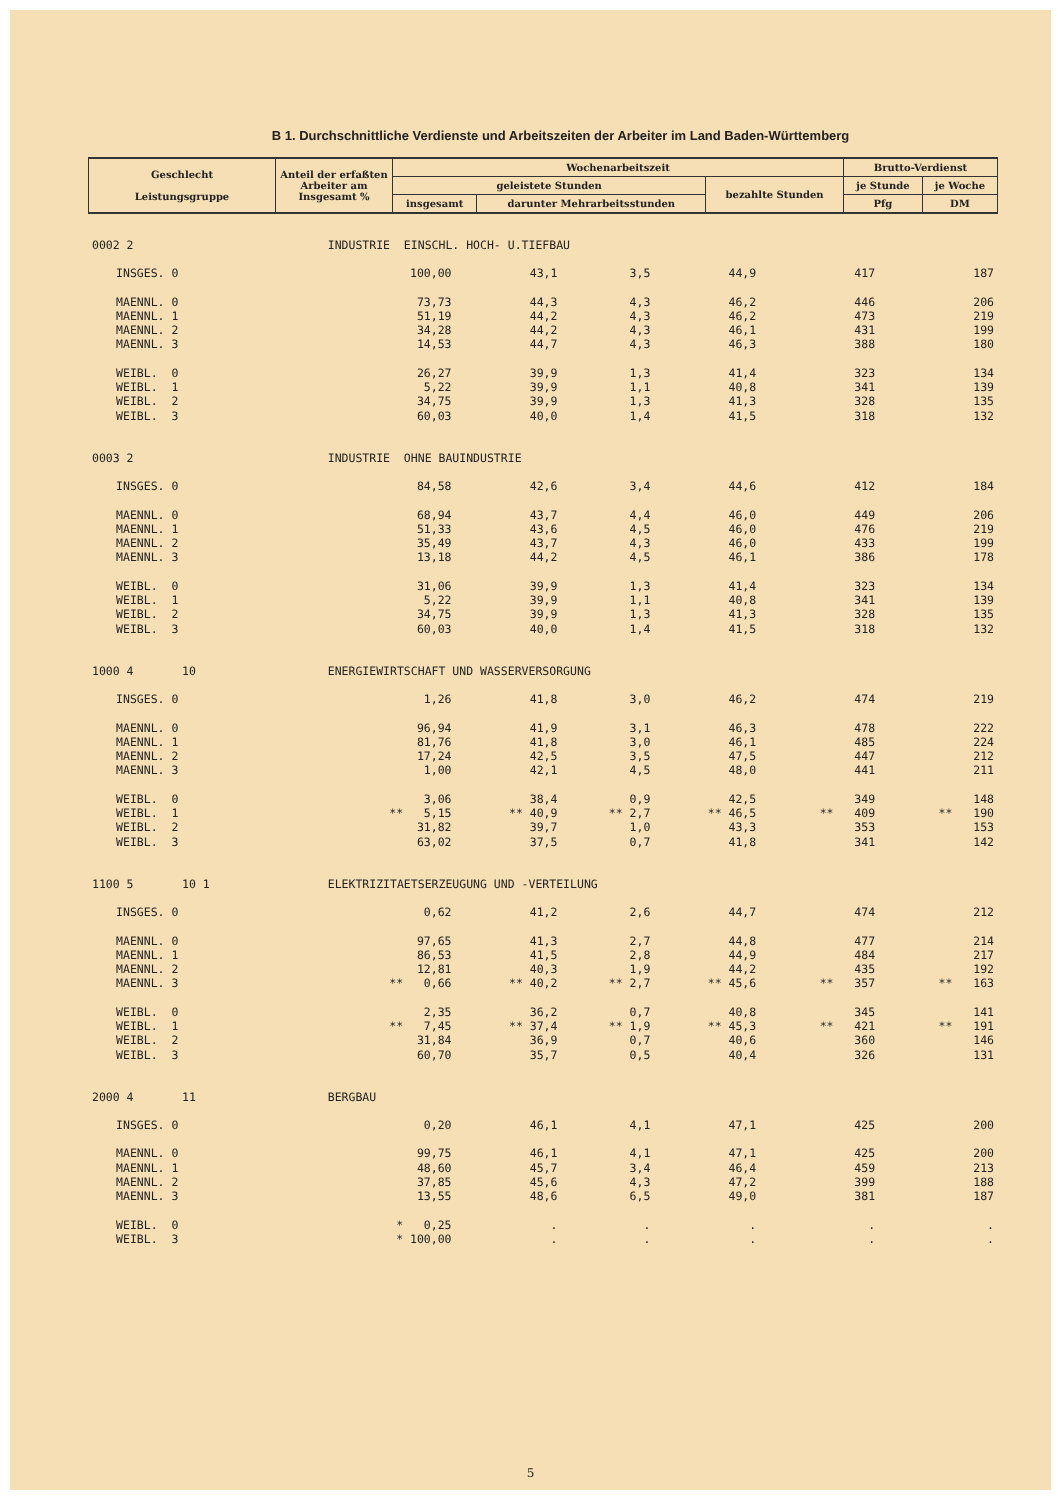B 1. Durchschnittliche Verdienste und Arbeitszeiten der Arbeiter im Land Baden-Württemberg
| Geschlecht Leistungsgruppe | Anteil der erfaßten Arbeiter am Insgesamt % | Wochenarbeitszeit | | | Brutto-Verdienst | |
| --- | --- | --- | --- | --- | --- | --- |
| | | geleistete Stunden | | bezahlte Stunden | je Stunde | je Woche |
| | | insgesamt | darunter Mehrarbeitsstunden | | Pfg | DM |
| 0002 2 | | INDUSTRIE EINSCHL. HOCH- U.TIEFBAU | | | | | |
| | INSGES. 0 | 100,00 | 43,1 | 3,5 | 44,9 | 417 | 187 |
| | MAENNL. 0 | 73,73 | 44,3 | 4,3 | 46,2 | 446 | 206 |
| | MAENNL. 1 | 51,19 | 44,2 | 4,3 | 46,2 | 473 | 219 |
| | MAENNL. 2 | 34,28 | 44,2 | 4,3 | 46,1 | 431 | 199 |
| | MAENNL. 3 | 14,53 | 44,7 | 4,3 | 46,3 | 388 | 180 |
| | WEIBL. 0 | 26,27 | 39,9 | 1,3 | 41,4 | 323 | 134 |
| | WEIBL. 1 | 5,22 | 39,9 | 1,1 | 40,8 | 341 | 139 |
| | WEIBL. 2 | 34,75 | 39,9 | 1,3 | 41,3 | 328 | 135 |
| | WEIBL. 3 | 60,03 | 40,0 | 1,4 | 41,5 | 318 | 132 |
| 0003 2 | | INDUSTRIE OHNE BAUINDUSTRIE | | | | | |
| | INSGES. 0 | 84,58 | 42,6 | 3,4 | 44,6 | 412 | 184 |
| | MAENNL. 0 | 68,94 | 43,7 | 4,4 | 46,0 | 449 | 206 |
| | MAENNL. 1 | 51,33 | 43,6 | 4,5 | 46,0 | 476 | 219 |
| | MAENNL. 2 | 35,49 | 43,7 | 4,3 | 46,0 | 433 | 199 |
| | MAENNL. 3 | 13,18 | 44,2 | 4,5 | 46,1 | 386 | 178 |
| | WEIBL. 0 | 31,06 | 39,9 | 1,3 | 41,4 | 323 | 134 |
| | WEIBL. 1 | 5,22 | 39,9 | 1,1 | 40,8 | 341 | 139 |
| | WEIBL. 2 | 34,75 | 39,9 | 1,3 | 41,3 | 328 | 135 |
| | WEIBL. 3 | 60,03 | 40,0 | 1,4 | 41,5 | 318 | 132 |
| 1000 4 10 | | ENERGIEWIRTSCHAFT UND WASSERVERSORGUNG | | | | | |
| | INSGES. 0 | 1,26 | 41,8 | 3,0 | 46,2 | 474 | 219 |
| | MAENNL. 0 | 96,94 | 41,9 | 3,1 | 46,3 | 478 | 222 |
| | MAENNL. 1 | 81,76 | 41,8 | 3,0 | 46,1 | 485 | 224 |
| | MAENNL. 2 | 17,24 | 42,5 | 3,5 | 47,5 | 447 | 212 |
| | MAENNL. 3 | 1,00 | 42,1 | 4,5 | 48,0 | 441 | 211 |
| | WEIBL. 0 | 3,06 | 38,4 | 0,9 | 42,5 | 349 | 148 |
| | WEIBL. 1 | ** 5,15 | ** 40,9 | ** 2,7 | ** 46,5 | ** 409 | ** 190 |
| | WEIBL. 2 | 31,82 | 39,7 | 1,0 | 43,3 | 353 | 153 |
| | WEIBL. 3 | 63,02 | 37,5 | 0,7 | 41,8 | 341 | 142 |
| 1100 5 10 1 | | ELEKTRIZITAETSERZEUGUNG UND -VERTEILUNG | | | | | |
| | INSGES. 0 | 0,62 | 41,2 | 2,6 | 44,7 | 474 | 212 |
| | MAENNL. 0 | 97,65 | 41,3 | 2,7 | 44,8 | 477 | 214 |
| | MAENNL. 1 | 86,53 | 41,5 | 2,8 | 44,9 | 484 | 217 |
| | MAENNL. 2 | 12,81 | 40,3 | 1,9 | 44,2 | 435 | 192 |
| | MAENNL. 3 | ** 0,66 | ** 40,2 | ** 2,7 | ** 45,6 | ** 357 | ** 163 |
| | WEIBL. 0 | 2,35 | 36,2 | 0,7 | 40,8 | 345 | 141 |
| | WEIBL. 1 | ** 7,45 | ** 37,4 | ** 1,9 | ** 45,3 | ** 421 | ** 191 |
| | WEIBL. 2 | 31,84 | 36,9 | 0,7 | 40,6 | 360 | 146 |
| | WEIBL. 3 | 60,70 | 35,7 | 0,5 | 40,4 | 326 | 131 |
| 2000 4 11 | | BERGBAU | | | | | |
| | INSGES. 0 | 0,20 | 46,1 | 4,1 | 47,1 | 425 | 200 |
| | MAENNL. 0 | 99,75 | 46,1 | 4,1 | 47,1 | 425 | 200 |
| | MAENNL. 1 | 48,60 | 45,7 | 3,4 | 46,4 | 459 | 213 |
| | MAENNL. 2 | 37,85 | 45,6 | 4,3 | 47,2 | 399 | 188 |
| | MAENNL. 3 | 13,55 | 48,6 | 6,5 | 49,0 | 381 | 187 |
| | WEIBL. 0 | * 0,25 | . | . | . | . | . |
| | WEIBL. 3 | * 100,00 | . | . | . | . | . |
5